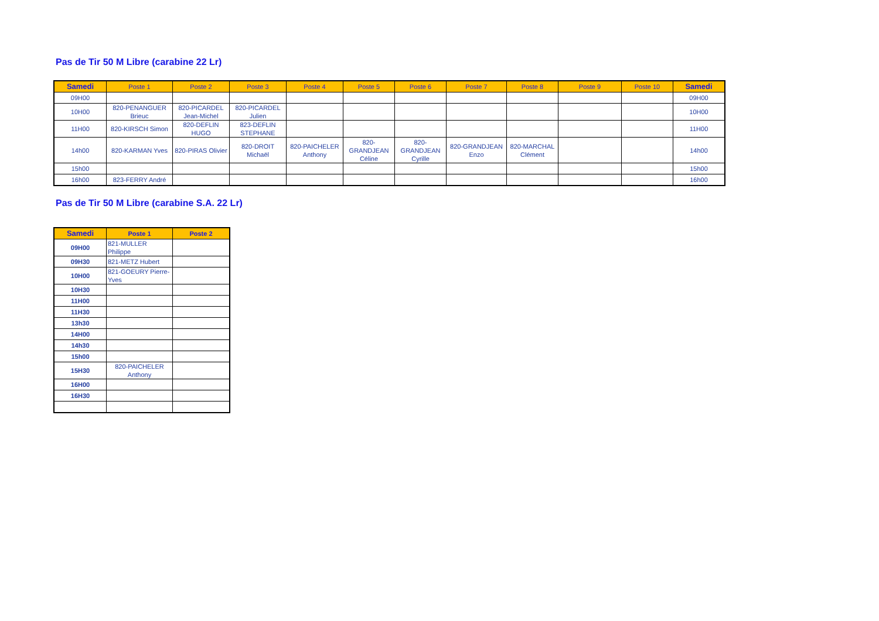Pas de Tir 50 M Libre (carabine 22 Lr)
| Samedi | Poste 1 | Poste 2 | Poste 3 | Poste 4 | Poste 5 | Poste 6 | Poste 7 | Poste 8 | Poste 9 | Poste 10 | Samedi |
| --- | --- | --- | --- | --- | --- | --- | --- | --- | --- | --- | --- |
| 09H00 | | | | | | | | | | | 09H00 |
| 10H00 | 820-PENANGUER Brieuc | 820-PICARDEL Jean-Michel | 820-PICARDEL Julien | | | | | | | | 10H00 |
| 11H00 | 820-KIRSCH Simon | 820-DEFLIN HUGO | 823-DEFLIN STEPHANE | | | | | | | | 11H00 |
| 14h00 | 820-KARMAN Yves | 820-PIRAS Olivier | 820-DROIT Michaël | 820-PAICHELER Anthony | 820-GRANDJEAN Céline | 820-GRANDJEAN Cyrille | 820-GRANDJEAN Enzo | 820-MARCHAL Clément | | | 14h00 |
| 15h00 | | | | | | | | | | | 15h00 |
| 16h00 | 823-FERRY André | | | | | | | | | | 16h00 |
Pas de Tir 50 M Libre (carabine S.A. 22 Lr)
| Samedi | Poste 1 | Poste 2 |
| --- | --- | --- |
| 09H00 | 821-MULLER Philippe | |
| 09H30 | 821-METZ Hubert | |
| 10H00 | 821-GOEURY Pierre-Yves | |
| 10H30 | | |
| 11H00 | | |
| 11H30 | | |
| 13h30 | | |
| 14H00 | | |
| 14h30 | | |
| 15h00 | | |
| 15H30 | 820-PAICHELER Anthony | |
| 16H00 | | |
| 16H30 | | |